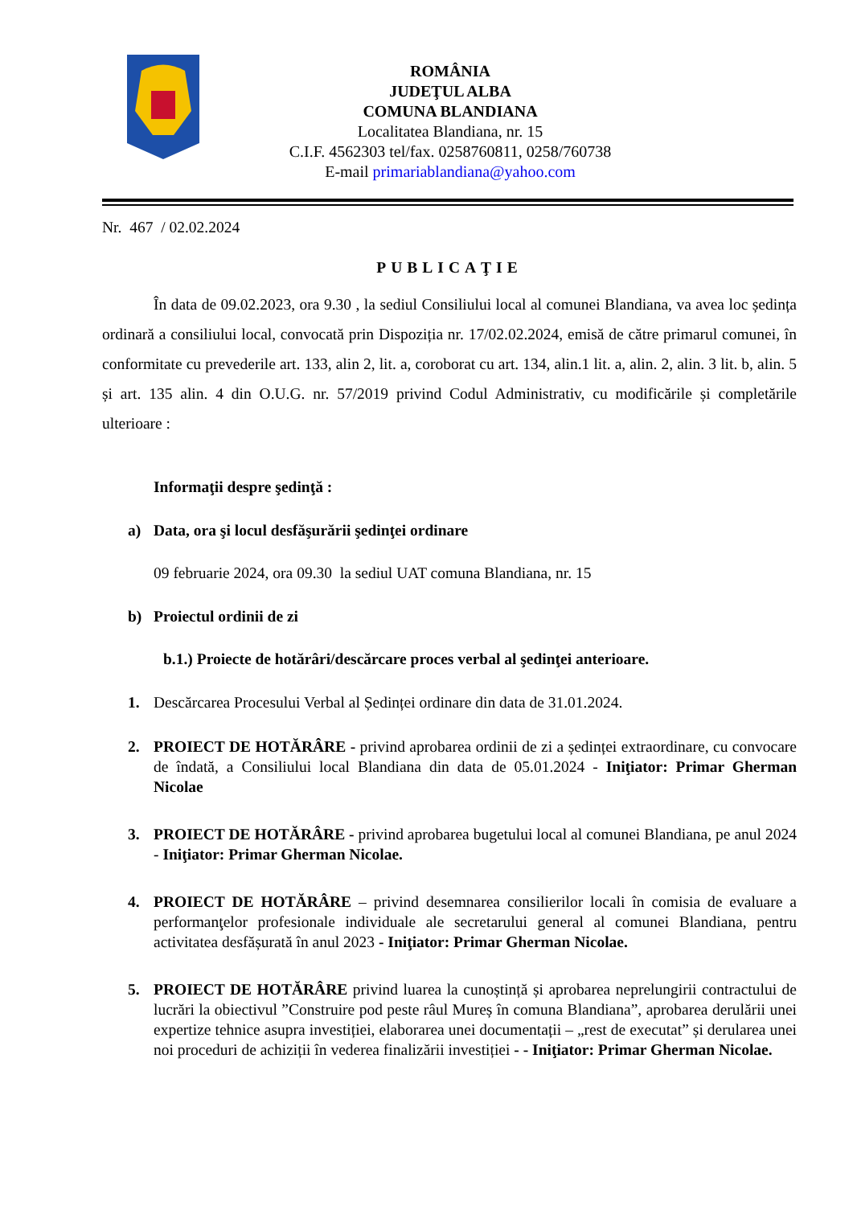ROMÂNIA
JUDEŢUL ALBA
COMUNA BLANDIANA
Localitatea Blandiana, nr. 15
C.I.F. 4562303 tel/fax. 0258760811, 0258/760738
E-mail primariablandiana@yahoo.com
Nr. 467 / 02.02.2024
PUBLICAŢIE
În data de 09.02.2023, ora 9.30 , la sediul Consiliului local al comunei Blandiana, va avea loc ședința ordinară a consiliului local, convocată prin Dispoziția nr. 17/02.02.2024, emisă de către primarul comunei, în conformitate cu prevederile art. 133, alin 2, lit. a, coroborat cu art. 134, alin.1 lit. a, alin. 2, alin. 3 lit. b, alin. 5 și art. 135 alin. 4 din O.U.G. nr. 57/2019 privind Codul Administrativ, cu modificările și completările ulterioare :
Informaţii despre şedinţă :
a) Data, ora şi locul desfăşurării şedinţei ordinare
09 februarie 2024, ora 09.30 la sediul UAT comuna Blandiana, nr. 15
b) Proiectul ordinii de zi
b.1.) Proiecte de hotărâri/descărcare proces verbal al şedinţei anterioare.
1. Descărcarea Procesului Verbal al Ședinței ordinare din data de 31.01.2024.
2. PROIECT DE HOTĂRÂRE - privind aprobarea ordinii de zi a ședinței extraordinare, cu convocare de îndată, a Consiliului local Blandiana din data de 05.01.2024 - Iniţiator: Primar Gherman Nicolae
3. PROIECT DE HOTĂRÂRE - privind aprobarea bugetului local al comunei Blandiana, pe anul 2024 - Iniţiator: Primar Gherman Nicolae.
4. PROIECT DE HOTĂRÂRE – privind desemnarea consilierilor locali în comisia de evaluare a performanţelor profesionale individuale ale secretarului general al comunei Blandiana, pentru activitatea desfășurată în anul 2023 - Iniţiator: Primar Gherman Nicolae.
5. PROIECT DE HOTĂRÂRE privind luarea la cunoștință și aprobarea neprelungirii contractului de lucrări la obiectivul ”Construire pod peste râul Mureș în comuna Blandiana”, aprobarea derulării unei expertize tehnice asupra investiției, elaborarea unei documentații – „rest de executat” și derularea unei noi proceduri de achiziții în vederea finalizării investiției - - Iniţiator: Primar Gherman Nicolae.